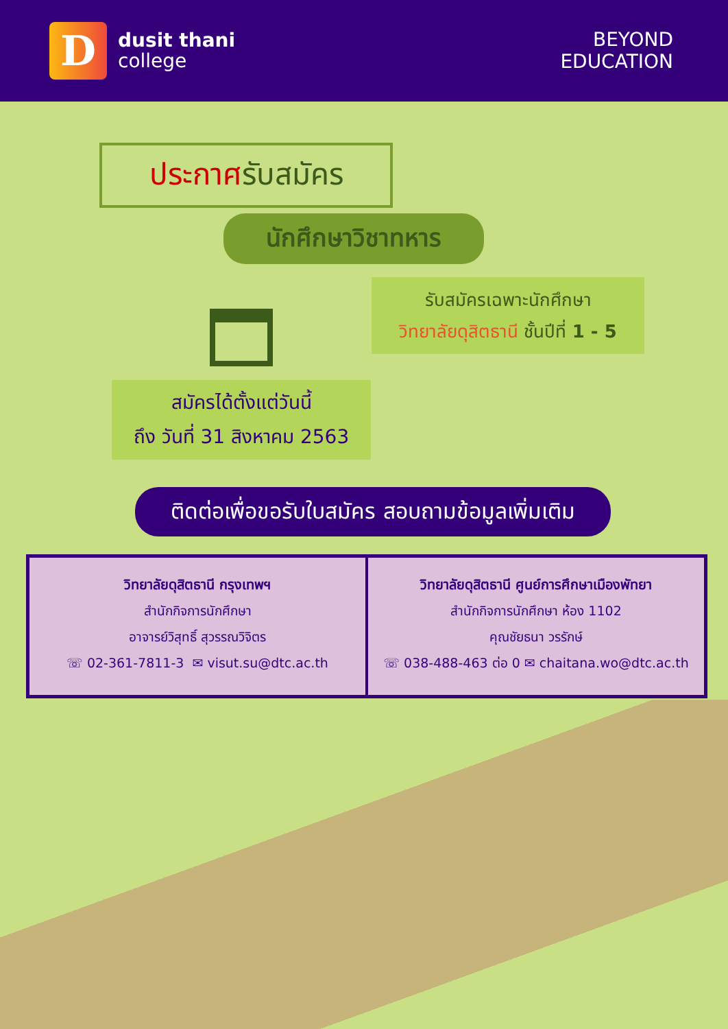D
dusit thani
college
BEYOND
EDUCATION
ประกาศรับสมัคร
นักศึกษาวิชาทหาร
รับสมัครเฉพาะนักศึกษา
วิทยาลัยดุสิตธานี ชั้นปีที่ 1 - 5
สมัครได้ตั้งแต่วันนี้
ถึง วันที่ 31 สิงหาคม 2563
ติดต่อเพื่อขอรับใบสมัคร สอบถามข้อมูลเพิ่มเติม
วิทยาลัยดุสิตธานี กรุงเทพฯ
สำนักกิจการนักศึกษา
อาจารย์วิสุทธิ์ สุวรรณวิจิตร
☏ 02-361-7811-3 ✉ visut.su@dtc.ac.th
วิทยาลัยดุสิตธานี ศูนย์การศึกษาเมืองพัทยา
สำนักกิจการนักศึกษา ห้อง 1102
คุณชัยธนา วรรักษ์
☏ 038-488-463 ต่อ 0 ✉ chaitana.wo@dtc.ac.th